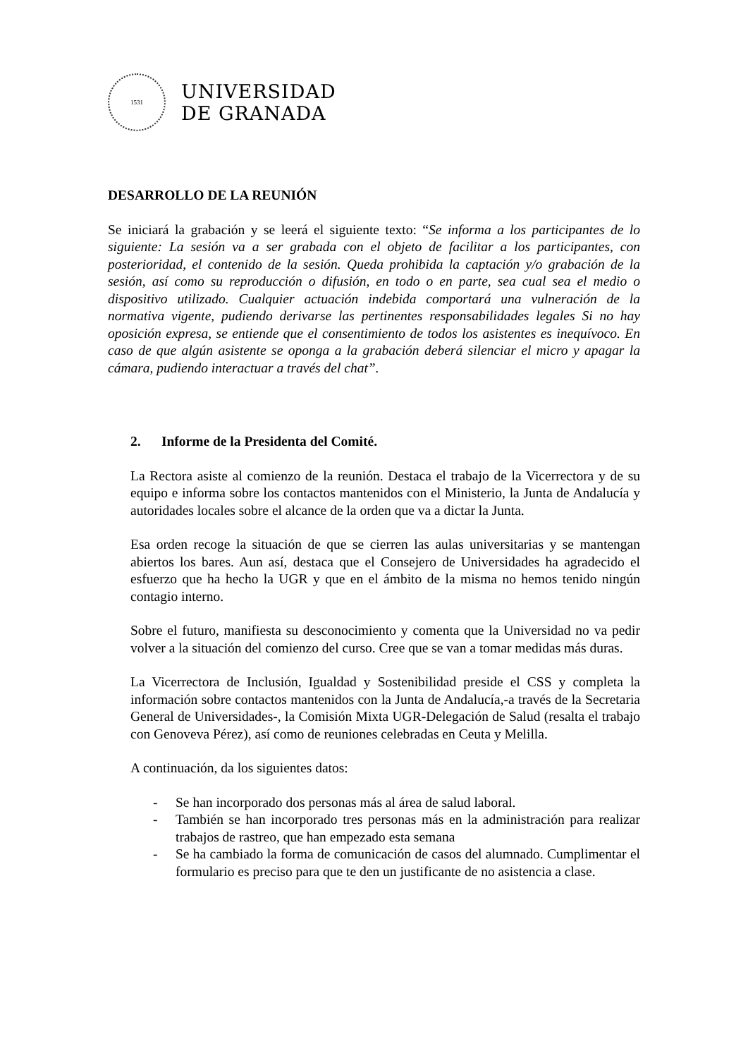1531
UNIVERSIDAD
DE GRANADA
DESARROLLO DE LA REUNIÓN
Se iniciará la grabación y se leerá el siguiente texto: “Se informa a los participantes de lo siguiente: La sesión va a ser grabada con el objeto de facilitar a los participantes, con posterioridad, el contenido de la sesión. Queda prohibida la captación y/o grabación de la sesión, así como su reproducción o difusión, en todo o en parte, sea cual sea el medio o dispositivo utilizado. Cualquier actuación indebida comportará una vulneración de la normativa vigente, pudiendo derivarse las pertinentes responsabilidades legales Si no hay oposición expresa, se entiende que el consentimiento de todos los asistentes es inequívoco. En caso de que algún asistente se oponga a la grabación deberá silenciar el micro y apagar la cámara, pudiendo interactuar a través del chat”.
2. Informe de la Presidenta del Comité.
La Rectora asiste al comienzo de la reunión. Destaca el trabajo de la Vicerrectora y de su equipo e informa sobre los contactos mantenidos con el Ministerio, la Junta de Andalucía y autoridades locales sobre el alcance de la orden que va a dictar la Junta.
Esa orden recoge la situación de que se cierren las aulas universitarias y se mantengan abiertos los bares. Aun así, destaca que el Consejero de Universidades ha agradecido el esfuerzo que ha hecho la UGR y que en el ámbito de la misma no hemos tenido ningún contagio interno.
Sobre el futuro, manifiesta su desconocimiento y comenta que la Universidad no va pedir volver a la situación del comienzo del curso. Cree que se van a tomar medidas más duras.
La Vicerrectora de Inclusión, Igualdad y Sostenibilidad preside el CSS y completa la información sobre contactos mantenidos con la Junta de Andalucía,-a través de la Secretaria General de Universidades-, la Comisión Mixta UGR-Delegación de Salud (resalta el trabajo con Genoveva Pérez), así como de reuniones celebradas en Ceuta y Melilla.
A continuación, da los siguientes datos:
- Se han incorporado dos personas más al área de salud laboral.
- También se han incorporado tres personas más en la administración para realizar trabajos de rastreo, que han empezado esta semana
- Se ha cambiado la forma de comunicación de casos del alumnado. Cumplimentar el formulario es preciso para que te den un justificante de no asistencia a clase.